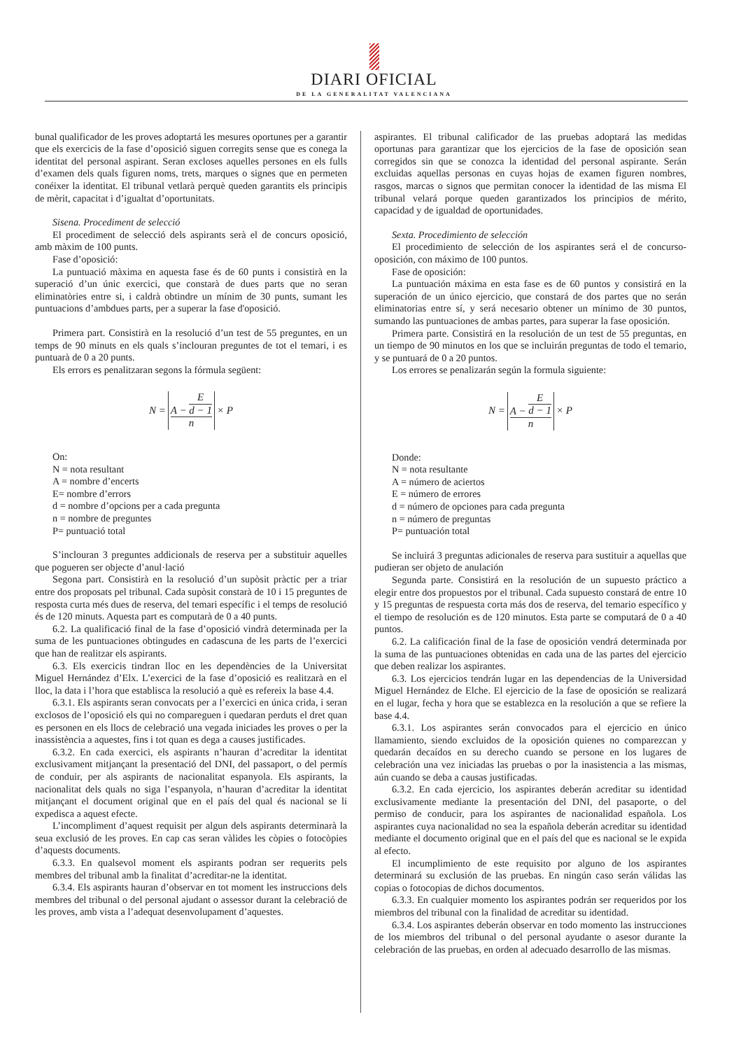DIARI OFICIAL
DE LA GENERALITAT VALENCIANA
bunal qualificador de les proves adoptartá les mesures oportunes per a garantir que els exercicis de la fase d’oposició siguen corregits sense que es conega la identitat del personal aspirant. Seran excloses aquelles persones en els fulls d’examen dels quals figuren noms, trets, marques o signes que en permeten conéixer la identitat. El tribunal vetlarà perquè queden garantits els principis de mèrit, capacitat i d’igualtat d’oportunitats.
Sisena. Procediment de selecció
El procediment de selecció dels aspirants serà el de concurs oposició, amb màxim de 100 punts.
Fase d’oposició:
La puntuació màxima en aquesta fase és de 60 punts i consistirà en la superació d’un únic exercici, que constarà de dues parts que no seran eliminatòries entre si, i caldrà obtindre un mínim de 30 punts, sumant les puntuacions d’ambdues parts, per a superar la fase d'oposició.
Primera part. Consistirà en la resolució d’un test de 55 preguntes, en un temps de 90 minuts en els quals s’inclouran preguntes de tot el temari, i es puntuarà de 0 a 20 punts.
Els errors es penalitzaran segons la fórmula següent:
| N = | A − E d − 1 n | × P |
On:
N = nota resultant
A = nombre d’encerts
E= nombre d’errors
d = nombre d’opcions per a cada pregunta
n = nombre de preguntes
P= puntuació total
S’inclouran 3 preguntes addicionals de reserva per a substituir aquelles que pogueren ser objecte d’anul·lació
Segona part. Consistirà en la resolució d’un supòsit pràctic per a triar entre dos proposats pel tribunal. Cada supòsit constarà de 10 i 15 preguntes de resposta curta més dues de reserva, del temari específic i el temps de resolució és de 120 minuts. Aquesta part es computarà de 0 a 40 punts.
6.2. La qualificació final de la fase d’oposició vindrà determinada per la suma de les puntuaciones obtingudes en cadascuna de les parts de l’exercici que han de realitzar els aspirants.
6.3. Els exercicis tindran lloc en les dependències de la Universitat Miguel Hernández d’Elx. L’exercici de la fase d’oposició es realitzarà en el lloc, la data i l’hora que establisca la resolució a què es refereix la base 4.4.
6.3.1. Els aspirants seran convocats per a l’exercici en única crida, i seran exclosos de l’oposició els qui no compareguen i quedaran perduts el dret quan es personen en els llocs de celebració una vegada iniciades les proves o per la inassistència a aquestes, fins i tot quan es dega a causes justificades.
6.3.2. En cada exercici, els aspirants n’hauran d’acreditar la identitat exclusivament mitjançant la presentació del DNI, del passaport, o del permís de conduir, per als aspirants de nacionalitat espanyola. Els aspirants, la nacionalitat dels quals no siga l’espanyola, n’hauran d’acreditar la identitat mitjançant el document original que en el país del qual és nacional se li expedisca a aquest efecte.
L’incompliment d’aquest requisit per algun dels aspirants determinarà la seua exclusió de les proves. En cap cas seran vàlides les còpies o fotocòpies d’aquests documents.
6.3.3. En qualsevol moment els aspirants podran ser requerits pels membres del tribunal amb la finalitat d’acreditar-ne la identitat.
6.3.4. Els aspirants hauran d’observar en tot moment les instruccions dels membres del tribunal o del personal ajudant o assessor durant la celebració de les proves, amb vista a l’adequat desenvolupament d’aquestes.
aspirantes. El tribunal calificador de las pruebas adoptará las medidas oportunas para garantizar que los ejercicios de la fase de oposición sean corregidos sin que se conozca la identidad del personal aspirante. Serán excluidas aquellas personas en cuyas hojas de examen figuren nombres, rasgos, marcas o signos que permitan conocer la identidad de las misma El tribunal velará porque queden garantizados los principios de mérito, capacidad y de igualdad de oportunidades.
Sexta. Procedimiento de selección
El procedimiento de selección de los aspirantes será el de concurso-oposición, con máximo de 100 puntos.
Fase de oposición:
La puntuación máxima en esta fase es de 60 puntos y consistirá en la superación de un único ejercicio, que constará de dos partes que no serán eliminatorias entre sí, y será necesario obtener un mínimo de 30 puntos, sumando las puntuaciones de ambas partes, para superar la fase oposición.
Primera parte. Consistirá en la resolución de un test de 55 preguntas, en un tiempo de 90 minutos en los que se incluirán preguntas de todo el temario, y se puntuará de 0 a 20 puntos.
Los errores se penalizarán según la formula siguiente:
| N = | A − E d − 1 n | × P |
Donde:
N = nota resultante
A = número de aciertos
E = número de errores
d = número de opciones para cada pregunta
n = número de preguntas
P= puntuación total
Se incluirá 3 preguntas adicionales de reserva para sustituir a aquellas que pudieran ser objeto de anulación
Segunda parte. Consistirá en la resolución de un supuesto práctico a elegir entre dos propuestos por el tribunal. Cada supuesto constará de entre 10 y 15 preguntas de respuesta corta más dos de reserva, del temario específico y el tiempo de resolución es de 120 minutos. Esta parte se computará de 0 a 40 puntos.
6.2. La calificación final de la fase de oposición vendrá determinada por la suma de las puntuaciones obtenidas en cada una de las partes del ejercicio que deben realizar los aspirantes.
6.3. Los ejercicios tendrán lugar en las dependencias de la Universidad Miguel Hernández de Elche. El ejercicio de la fase de oposición se realizará en el lugar, fecha y hora que se establezca en la resolución a que se refiere la base 4.4.
6.3.1. Los aspirantes serán convocados para el ejercicio en único llamamiento, siendo excluidos de la oposición quienes no comparezcan y quedarán decaídos en su derecho cuando se persone en los lugares de celebración una vez iniciadas las pruebas o por la inasistencia a las mismas, aún cuando se deba a causas justificadas.
6.3.2. En cada ejercicio, los aspirantes deberán acreditar su identidad exclusivamente mediante la presentación del DNI, del pasaporte, o del permiso de conducir, para los aspirantes de nacionalidad española. Los aspirantes cuya nacionalidad no sea la española deberán acreditar su identidad mediante el documento original que en el país del que es nacional se le expida al efecto.
El incumplimiento de este requisito por alguno de los aspirantes determinará su exclusión de las pruebas. En ningún caso serán válidas las copias o fotocopias de dichos documentos.
6.3.3. En cualquier momento los aspirantes podrán ser requeridos por los miembros del tribunal con la finalidad de acreditar su identidad.
6.3.4. Los aspirantes deberán observar en todo momento las instrucciones de los miembros del tribunal o del personal ayudante o asesor durante la celebración de las pruebas, en orden al adecuado desarrollo de las mismas.